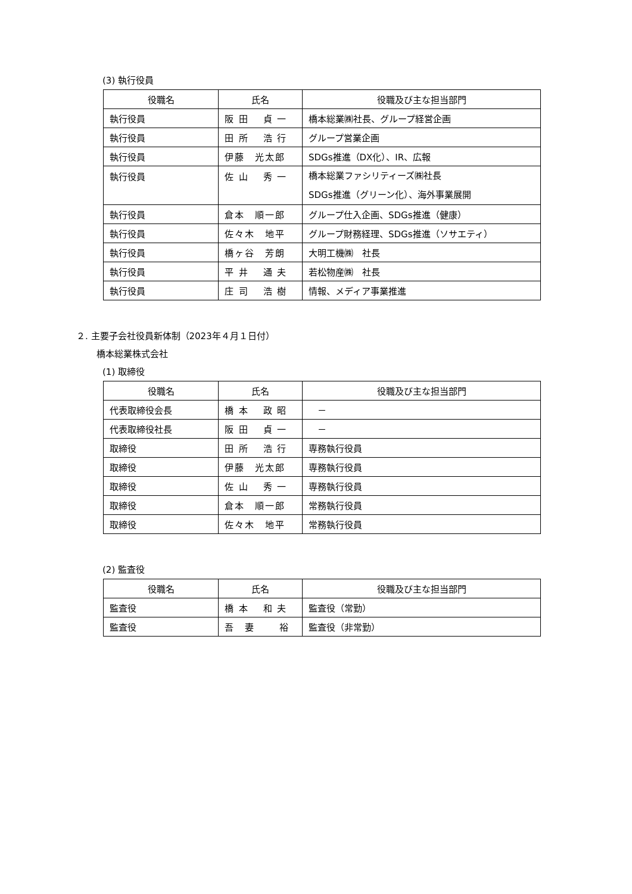(3) 執行役員
| 役職名 | 氏名 | 役職及び主な担当部門 |
| --- | --- | --- |
| 執行役員 | 阪 田 貞 一 | 橋本総業㈱社長、グループ経営企画 |
| 執行役員 | 田 所 浩 行 | グループ営業企画 |
| 執行役員 | 伊藤 光太郎 | SDGs推進（DX化）、IR、広報 |
| 執行役員 | 佐 山 秀 一 | 橋本総業ファシリティーズ㈱社長 SDGs推進（グリーン化）、海外事業展開 |
| 執行役員 | 倉本 順一郎 | グループ仕入企画、SDGs推進（健康） |
| 執行役員 | 佐々木 地平 | グループ財務経理、SDGs推進（ソサエティ） |
| 執行役員 | 橋ヶ谷 芳朗 | 大明工機㈱ 社長 |
| 執行役員 | 平 井 通 夫 | 若松物産㈱ 社長 |
| 執行役員 | 庄 司 浩 樹 | 情報、メディア事業推進 |
２. 主要子会社役員新体制（2023年４月１日付）
橋本総業株式会社
(1) 取締役
| 役職名 | 氏名 | 役職及び主な担当部門 |
| --- | --- | --- |
| 代表取締役会長 | 橋 本 政 昭 | － |
| 代表取締役社長 | 阪 田 貞 一 | － |
| 取締役 | 田 所 浩 行 | 専務執行役員 |
| 取締役 | 伊藤 光太郎 | 専務執行役員 |
| 取締役 | 佐 山 秀 一 | 専務執行役員 |
| 取締役 | 倉本 順一郎 | 常務執行役員 |
| 取締役 | 佐々木 地平 | 常務執行役員 |
(2) 監査役
| 役職名 | 氏名 | 役職及び主な担当部門 |
| --- | --- | --- |
| 監査役 | 橋 本 和 夫 | 監査役（常勤） |
| 監査役 | 吾 妻 裕 | 監査役（非常勤） |